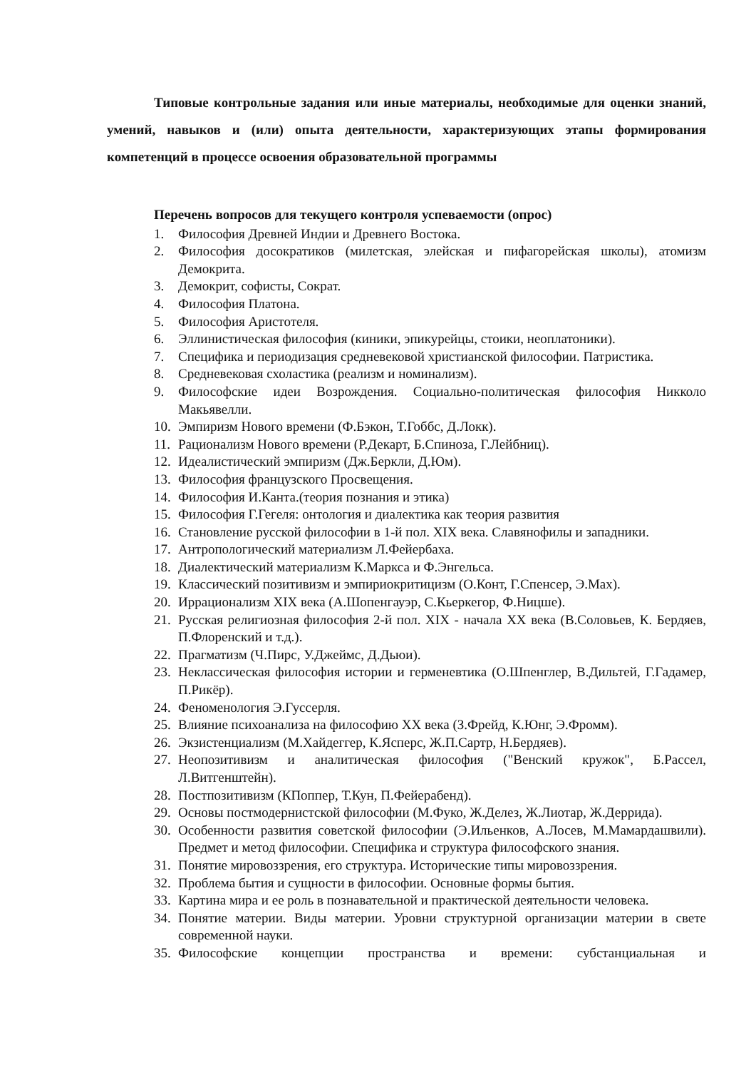Типовые контрольные задания или иные материалы, необходимые для оценки знаний, умений, навыков и (или) опыта деятельности, характеризующих этапы формирования компетенций в процессе освоения образовательной программы
Перечень вопросов для текущего контроля успеваемости (опрос)
1. Философия Древней Индии и Древнего Востока.
2. Философия досократиков (милетская, элейская и пифагорейская школы), атомизм Демокрита.
3. Демокрит, софисты, Сократ.
4. Философия Платона.
5. Философия Аристотеля.
6. Эллинистическая философия (киники, эпикурейцы, стоики, неоплатоники).
7. Специфика и периодизация средневековой христианской философии. Патристика.
8. Средневековая схоластика (реализм и номинализм).
9. Философские идеи Возрождения. Социально-политическая философия Никколо Макьявелли.
10. Эмпиризм Нового времени (Ф.Бэкон, Т.Гоббс, Д.Локк).
11. Рационализм Нового времени (Р.Декарт, Б.Спиноза, Г.Лейбниц).
12. Идеалистический эмпиризм (Дж.Беркли, Д.Юм).
13. Философия французского Просвещения.
14. Философия И.Канта.(теория познания и этика)
15. Философия Г.Гегеля: онтология и диалектика как теория развития
16. Становление русской философии в 1-й пол. XIX века. Славянофилы и западники.
17. Антропологический материализм Л.Фейербаха.
18. Диалектический материализм К.Маркса и Ф.Энгельса.
19. Классический позитивизм и эмпириокритицизм (О.Конт, Г.Спенсер, Э.Мах).
20. Иррационализм XIX века (А.Шопенгауэр, С.Кьеркегор, Ф.Ницше).
21. Русская религиозная философия 2-й пол. XIX - начала XX века (В.Соловьев, К. Бердяев, П.Флоренский и т.д.).
22. Прагматизм (Ч.Пирс, У.Джеймс, Д.Дьюи).
23. Неклассическая философия истории и герменевтика (О.Шпенглер, В.Дильтей, Г.Гадамер, П.Рикёр).
24. Феноменология Э.Гуссерля.
25. Влияние психоанализа на философию XX века (З.Фрейд, К.Юнг, Э.Фромм).
26. Экзистенциализм (М.Хайдеггер, К.Ясперс, Ж.П.Сартр, Н.Бердяев).
27. Неопозитивизм и аналитическая философия ("Венский кружок", Б.Рассел, Л.Витгенштейн).
28. Постпозитивизм (КПоппер, Т.Кун, П.Фейерабенд).
29. Основы постмодернистской философии (М.Фуко, Ж.Делез, Ж.Лиотар, Ж.Деррида).
30. Особенности развития советской философии (Э.Ильенков, А.Лосев, М.Мамардашвили). Предмет и метод философии. Специфика и структура философского знания.
31. Понятие мировоззрения, его структура. Исторические типы мировоззрения.
32. Проблема бытия и сущности в философии. Основные формы бытия.
33. Картина мира и ее роль в познавательной и практической деятельности человека.
34. Понятие материи. Виды материи. Уровни структурной организации материи в свете современной науки.
35. Философские концепции пространства и времени: субстанциальная и